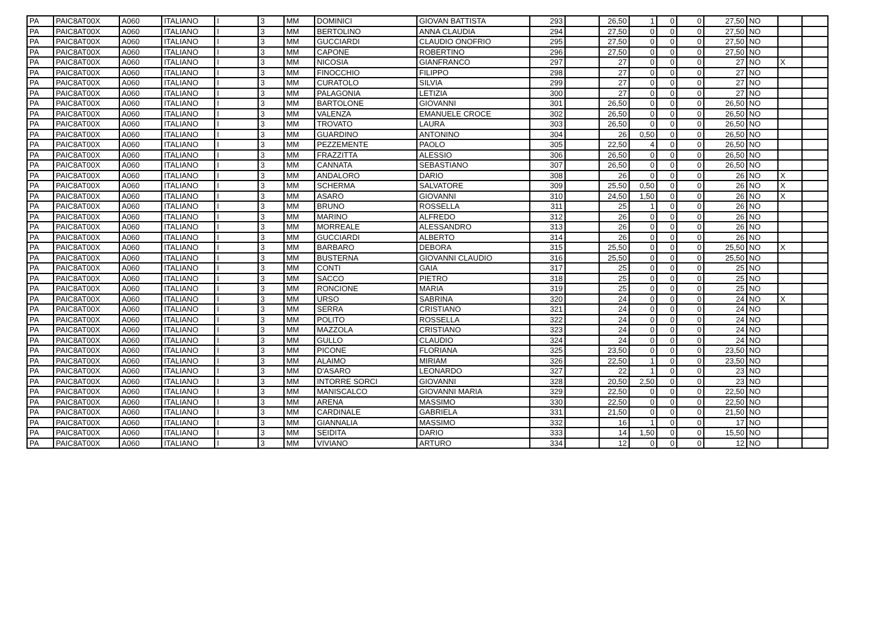| PA | PAIC8AT00X | A060 | ITALIANO | I | 3 | MM | DOMINICI | GIOVAN BATTISTA | 293 | | 26,50 | 1 | 0 | 0 | 27,50 | NO | | |
| PA | PAIC8AT00X | A060 | ITALIANO | I | 3 | MM | BERTOLINO | ANNA CLAUDIA | 294 | | 27,50 | 0 | 0 | 0 | 27,50 | NO | | |
| PA | PAIC8AT00X | A060 | ITALIANO | I | 3 | MM | GUCCIARDI | CLAUDIO ONOFRIO | 295 | | 27,50 | 0 | 0 | 0 | 27,50 | NO | | |
| PA | PAIC8AT00X | A060 | ITALIANO | I | 3 | MM | CAPONE | ROBERTINO | 296 | | 27,50 | 0 | 0 | 0 | 27,50 | NO | | |
| PA | PAIC8AT00X | A060 | ITALIANO | I | 3 | MM | NICOSIA | GIANFRANCO | 297 | | 27 | 0 | 0 | 0 | 27 | NO | X | |
| PA | PAIC8AT00X | A060 | ITALIANO | I | 3 | MM | FINOCCHIO | FILIPPO | 298 | | 27 | 0 | 0 | 0 | 27 | NO | | |
| PA | PAIC8AT00X | A060 | ITALIANO | I | 3 | MM | CURATOLO | SILVIA | 299 | | 27 | 0 | 0 | 0 | 27 | NO | | |
| PA | PAIC8AT00X | A060 | ITALIANO | I | 3 | MM | PALAGONIA | LETIZIA | 300 | | 27 | 0 | 0 | 0 | 27 | NO | | |
| PA | PAIC8AT00X | A060 | ITALIANO | I | 3 | MM | BARTOLONE | GIOVANNI | 301 | | 26,50 | 0 | 0 | 0 | 26,50 | NO | | |
| PA | PAIC8AT00X | A060 | ITALIANO | I | 3 | MM | VALENZA | EMANUELE CROCE | 302 | | 26,50 | 0 | 0 | 0 | 26,50 | NO | | |
| PA | PAIC8AT00X | A060 | ITALIANO | I | 3 | MM | TROVATO | LAURA | 303 | | 26,50 | 0 | 0 | 0 | 26,50 | NO | | |
| PA | PAIC8AT00X | A060 | ITALIANO | I | 3 | MM | GUARDINO | ANTONINO | 304 | | 26 | 0,50 | 0 | 0 | 26,50 | NO | | |
| PA | PAIC8AT00X | A060 | ITALIANO | I | 3 | MM | PEZZEMENTE | PAOLO | 305 | | 22,50 | 4 | 0 | 0 | 26,50 | NO | | |
| PA | PAIC8AT00X | A060 | ITALIANO | I | 3 | MM | FRAZZITTA | ALESSIO | 306 | | 26,50 | 0 | 0 | 0 | 26,50 | NO | | |
| PA | PAIC8AT00X | A060 | ITALIANO | I | 3 | MM | CANNATA | SEBASTIANO | 307 | | 26,50 | 0 | 0 | 0 | 26,50 | NO | | |
| PA | PAIC8AT00X | A060 | ITALIANO | I | 3 | MM | ANDALORO | DARIO | 308 | | 26 | 0 | 0 | 0 | 26 | NO | X | |
| PA | PAIC8AT00X | A060 | ITALIANO | I | 3 | MM | SCHERMA | SALVATORE | 309 | | 25,50 | 0,50 | 0 | 0 | 26 | NO | X | |
| PA | PAIC8AT00X | A060 | ITALIANO | I | 3 | MM | ASARO | GIOVANNI | 310 | | 24,50 | 1,50 | 0 | 0 | 26 | NO | X | |
| PA | PAIC8AT00X | A060 | ITALIANO | I | 3 | MM | BRUNO | ROSSELLA | 311 | | 25 | 1 | 0 | 0 | 26 | NO | | |
| PA | PAIC8AT00X | A060 | ITALIANO | I | 3 | MM | MARINO | ALFREDO | 312 | | 26 | 0 | 0 | 0 | 26 | NO | | |
| PA | PAIC8AT00X | A060 | ITALIANO | I | 3 | MM | MORREALE | ALESSANDRO | 313 | | 26 | 0 | 0 | 0 | 26 | NO | | |
| PA | PAIC8AT00X | A060 | ITALIANO | I | 3 | MM | GUCCIARDI | ALBERTO | 314 | | 26 | 0 | 0 | 0 | 26 | NO | | |
| PA | PAIC8AT00X | A060 | ITALIANO | I | 3 | MM | BARBARO | DEBORA | 315 | | 25,50 | 0 | 0 | 0 | 25,50 | NO | X | |
| PA | PAIC8AT00X | A060 | ITALIANO | I | 3 | MM | BUSTERNA | GIOVANNI CLAUDIO | 316 | | 25,50 | 0 | 0 | 0 | 25,50 | NO | | |
| PA | PAIC8AT00X | A060 | ITALIANO | I | 3 | MM | CONTI | GAIA | 317 | | 25 | 0 | 0 | 0 | 25 | NO | | |
| PA | PAIC8AT00X | A060 | ITALIANO | I | 3 | MM | SACCO | PIETRO | 318 | | 25 | 0 | 0 | 0 | 25 | NO | | |
| PA | PAIC8AT00X | A060 | ITALIANO | I | 3 | MM | RONCIONE | MARIA | 319 | | 25 | 0 | 0 | 0 | 25 | NO | | |
| PA | PAIC8AT00X | A060 | ITALIANO | I | 3 | MM | URSO | SABRINA | 320 | | 24 | 0 | 0 | 0 | 24 | NO | X | |
| PA | PAIC8AT00X | A060 | ITALIANO | I | 3 | MM | SERRA | CRISTIANO | 321 | | 24 | 0 | 0 | 0 | 24 | NO | | |
| PA | PAIC8AT00X | A060 | ITALIANO | I | 3 | MM | POLITO | ROSSELLA | 322 | | 24 | 0 | 0 | 0 | 24 | NO | | |
| PA | PAIC8AT00X | A060 | ITALIANO | I | 3 | MM | MAZZOLA | CRISTIANO | 323 | | 24 | 0 | 0 | 0 | 24 | NO | | |
| PA | PAIC8AT00X | A060 | ITALIANO | I | 3 | MM | GULLO | CLAUDIO | 324 | | 24 | 0 | 0 | 0 | 24 | NO | | |
| PA | PAIC8AT00X | A060 | ITALIANO | I | 3 | MM | PICONE | FLORIANA | 325 | | 23,50 | 0 | 0 | 0 | 23,50 | NO | | |
| PA | PAIC8AT00X | A060 | ITALIANO | I | 3 | MM | ALAIMO | MIRIAM | 326 | | 22,50 | 1 | 0 | 0 | 23,50 | NO | | |
| PA | PAIC8AT00X | A060 | ITALIANO | I | 3 | MM | D'ASARO | LEONARDO | 327 | | 22 | 1 | 0 | 0 | 23 | NO | | |
| PA | PAIC8AT00X | A060 | ITALIANO | I | 3 | MM | INTORRE SORCI | GIOVANNI | 328 | | 20,50 | 2,50 | 0 | 0 | 23 | NO | | |
| PA | PAIC8AT00X | A060 | ITALIANO | I | 3 | MM | MANISCALCO | GIOVANNI MARIA | 329 | | 22,50 | 0 | 0 | 0 | 22,50 | NO | | |
| PA | PAIC8AT00X | A060 | ITALIANO | I | 3 | MM | ARENA | MASSIMO | 330 | | 22,50 | 0 | 0 | 0 | 22,50 | NO | | |
| PA | PAIC8AT00X | A060 | ITALIANO | I | 3 | MM | CARDINALE | GABRIELA | 331 | | 21,50 | 0 | 0 | 0 | 21,50 | NO | | |
| PA | PAIC8AT00X | A060 | ITALIANO | I | 3 | MM | GIANNALIA | MASSIMO | 332 | | 16 | 1 | 0 | 0 | 17 | NO | | |
| PA | PAIC8AT00X | A060 | ITALIANO | I | 3 | MM | SEIDITA | DARIO | 333 | | 14 | 1,50 | 0 | 0 | 15,50 | NO | | |
| PA | PAIC8AT00X | A060 | ITALIANO | I | 3 | MM | VIVIANO | ARTURO | 334 | | 12 | 0 | 0 | 0 | 12 | NO | | |